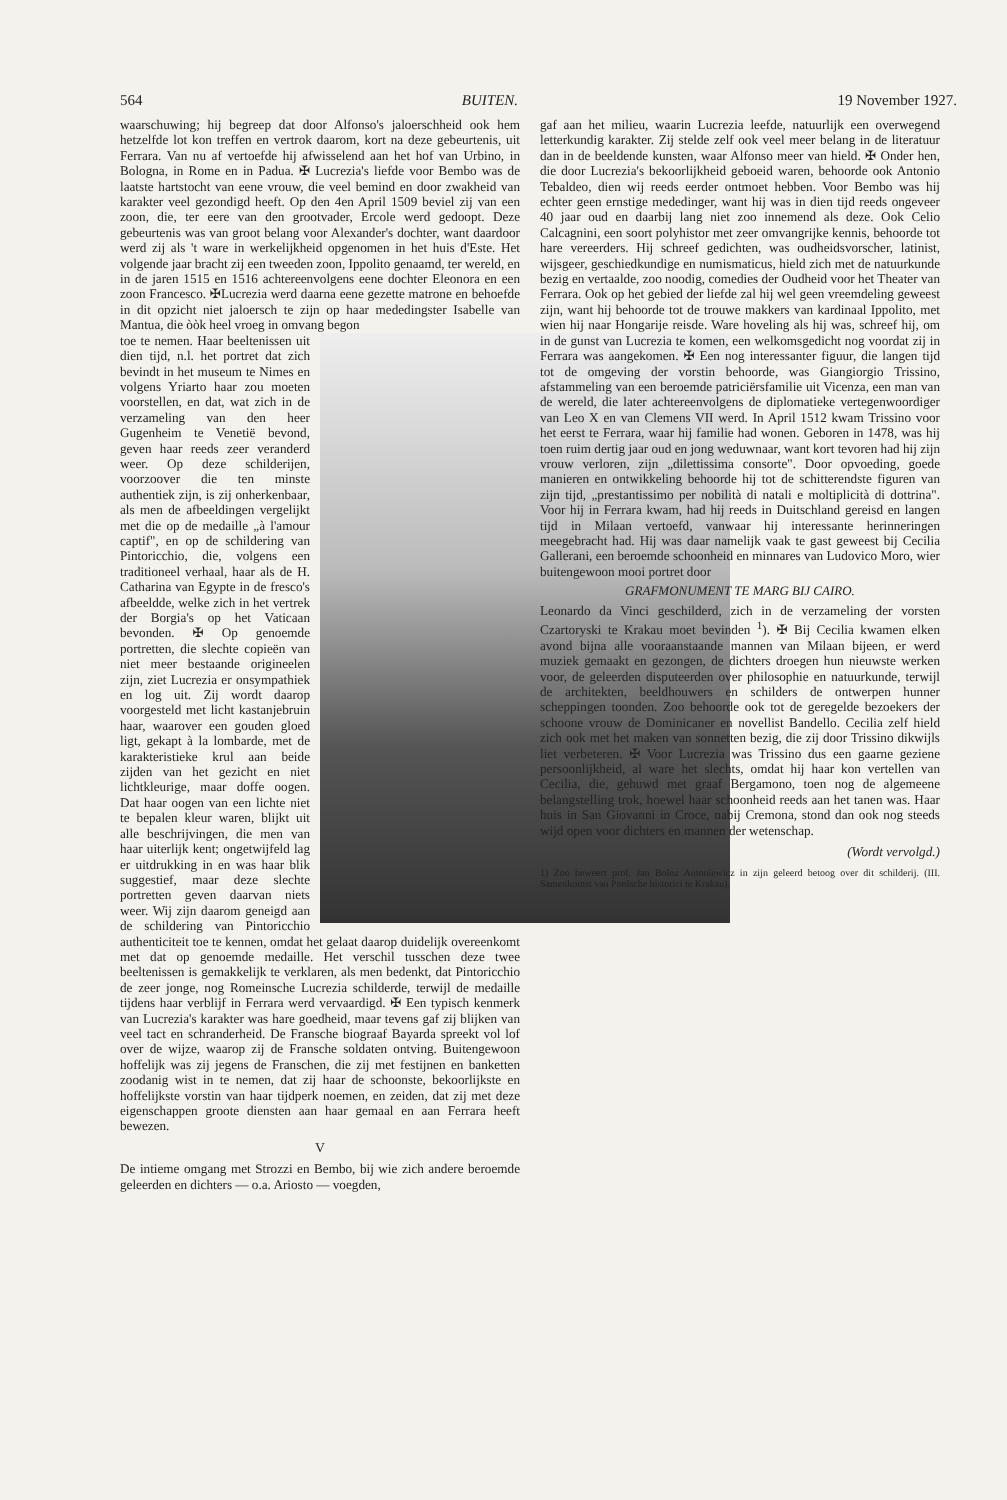564 BUITEN. 19 November 1927.
waarschuwing; hij begreep dat door Alfonso's jaloerschheid ook hem hetzelfde lot kon treffen en vertrok daarom, kort na deze gebeurtenis, uit Ferrara. Van nu af vertoefde hij afwisselend aan het hof van Urbino, in Bologna, in Rome en in Padua. ✠ Lucrezia's liefde voor Bembo was de laatste hartstocht van eene vrouw, die veel bemind en door zwakheid van karakter veel gezondigd heeft. Op den 4en April 1509 beviel zij van een zoon, die, ter eere van den grootvader, Ercole werd gedoopt. Deze gebeurtenis was van groot belang voor Alexander's dochter, want daardoor werd zij als 't ware in werkelijkheid opgenomen in het huis d'Este. Het volgende jaar bracht zij een tweeden zoon, Ippolito genaamd, ter wereld, en in de jaren 1515 en 1516 achtereenvolgens eene dochter Eleonora en een zoon Francesco. ✠Lucrezia werd daarna eene gezette matrone en behoefde in dit opzicht niet jaloersch te zijn op haar mededingster Isabelle van Mantua, die òòk heel vroeg in omvang begon
toe te nemen. Haar beeltenissen uit dien tijd, n.l. het portret dat zich bevindt in het museum te Nimes en volgens Yriarto haar zou moeten voorstellen, en dat, wat zich in de verzameling van den heer Gugenheim te Venetië bevond, geven haar reeds zeer veranderd weer. Op deze schilderijen, voorzoover die ten minste authentiek zijn, is zij onherkenbaar, als men de afbeeldingen vergelijkt met die op de medaille „à l'amour captif", en op de schildering van Pintoricchio, die, volgens een traditioneel verhaal, haar als de H. Catharina van Egypte in de fresco's afbeeldde, welke zich in het vertrek der Borgia's op het Vaticaan bevonden. ✠ Op genoemde portretten, die slechte copieën van niet meer bestaande origineelen zijn, ziet Lucrezia er onsympathiek en log uit. Zij wordt daarop voorgesteld met licht kastanjebruin haar, waarover een gouden gloed ligt, gekapt à la lombarde, met de karakteristieke krul aan beide zijden van het gezicht en niet lichtkleurige, maar doffe oogen. Dat haar oogen van een lichte niet te bepalen kleur waren, blijkt uit alle beschrijvingen, die men van haar uiterlijk kent; ongetwijfeld lag er uitdrukking in en was haar blik suggestief, maar deze slechte portretten geven daarvan niets weer. Wij zijn daarom geneigd aan de schildering van Pintoricchio authenticiteit toe te kennen, omdat het gelaat daarop duidelijk overeenkomt met dat op genoemde medaille. Het verschil tusschen deze twee beeltenissen is gemakkelijk te verklaren, als men bedenkt, dat Pintoricchio de zeer jonge, nog Romeinsche Lucrezia schilderde, terwijl de medaille tijdens haar verblijf in Ferrara werd vervaardigd. ✠ Een typisch kenmerk van Lucrezia's karakter was hare goedheid, maar tevens gaf zij blijken van veel tact en schranderheid. De Fransche biograaf Bayarda spreekt vol lof over de wijze, waarop zij de Fransche soldaten ontving. Buitengewoon hoffelijk was zij jegens de Franschen, die zij met festijnen en banketten zoodanig wist in te nemen, dat zij haar de schoonste, bekoorlijkste en hoffelijkste vorstin van haar tijdperk noemen, en zeiden, dat zij met deze eigenschappen groote diensten aan haar gemaal en aan Ferrara heeft bewezen.
V
De intieme omgang met Strozzi en Bembo, bij wie zich andere beroemde geleerden en dichters — o.a. Ariosto — voegden,
gaf aan het milieu, waarin Lucrezia leefde, natuurlijk een overwegend letterkundig karakter. Zij stelde zelf ook veel meer belang in de literatuur dan in de beeldende kunsten, waar Alfonso meer van hield. ✠ Onder hen, die door Lucrezia's bekoorlijkheid geboeid waren, behoorde ook Antonio Tebaldeo, dien wij reeds eerder ontmoet hebben. Voor Bembo was hij echter geen ernstige mededinger, want hij was in dien tijd reeds ongeveer 40 jaar oud en daarbij lang niet zoo innemend als deze. Ook Celio Calcagnini, een soort polyhistor met zeer omvangrijke kennis, behoorde tot hare vereerders. Hij schreef gedichten, was oudheidsvorscher, latinist, wijsgeer, geschiedkundige en numismaticus, hield zich met de natuurkunde bezig en vertaalde, zoo noodig, comedies der Oudheid voor het Theater van Ferrara. Ook op het gebied der liefde zal hij wel geen vreemdeling geweest zijn, want hij behoorde tot de trouwe makkers van kardinaal Ippolito, met wien hij naar Hongarije reisde. Ware hoveling als hij was, schreef hij, om in de gunst van Lucrezia te komen, een welkomsgedicht nog voordat zij in Ferrara was aangekomen. ✠ Een nog interessanter figuur, die langen tijd tot de omgeving der vorstin behoorde, was Giangiorgio Trissino, afstammeling van een beroemde patriciërsfamilie uit Vicenza, een man van de wereld, die later achtereenvolgens de diplomatieke vertegenwoordiger van Leo X en van Clemens VII werd. In April 1512 kwam Trissino voor het eerst te Ferrara, waar hij familie had wonen. Geboren in 1478, was hij toen ruim dertig jaar oud en jong weduwnaar, want kort tevoren had hij zijn vrouw verloren, zijn „dilettissima consorte". Door opvoeding, goede manieren en ontwikkeling behoorde hij tot de schitterendste figuren van zijn tijd, „prestantissimo per nobilità di natali e moltiplicità di dottrina". Voor hij in Ferrara kwam, had hij reeds in Duitschland gereisd en langen tijd in Milaan vertoefd, vanwaar hij interessante herinneringen meegebracht had. Hij was daar namelijk vaak te gast geweest bij Cecilia Gallerani, een beroemde schoonheid en minnares van Ludovico Moro, wier buitengewoon mooi portret door
GRAFMONUMENT TE MARG BIJ CAIRO.
Leonardo da Vinci geschilderd, zich in de verzameling der vorsten Czartoryski te Krakau moet bevinden <sup>1</sup>). ✠ Bij Cecilia kwamen elken avond bijna alle vooraanstaande mannen van Milaan bijeen, er werd muziek gemaakt en gezongen, de dichters droegen hun nieuwste werken voor, de geleerden disputeerden over philosophie en natuurkunde, terwijl de architekten, beeldhouwers en schilders de ontwerpen hunner scheppingen toonden. Zoo behoorde ook tot de geregelde bezoekers der schoone vrouw de Dominicaner en novellist Bandello. Cecilia zelf hield zich ook met het maken van sonnetten bezig, die zij door Trissino dikwijls liet verbeteren. ✠ Voor Lucrezia was Trissino dus een gaarne geziene persoonlijkheid, al ware het slechts, omdat hij haar kon vertellen van Cecilia, die, gehuwd met graaf Bergamono, toen nog de algemeene belangstelling trok, hoewel haar schoonheid reeds aan het tanen was. Haar huis in San Giovanni in Croce, nabij Cremona, stond dan ook nog steeds wijd open voor dichters en mannen der wetenschap.
(Wordt vervolgd.)
1) Zoo beweert prof. Jan Boloz Antoniewicz in zijn geleerd betoog over dit schilderij. (III. Samenkomst van Poolsche historici te Krakau).